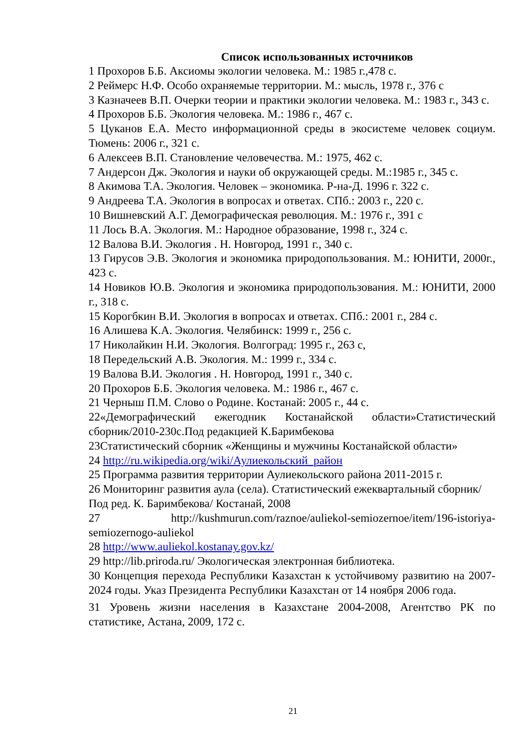Список использованных источников
1 Прохоров Б.Б. Аксиомы экологии человека. М.: 1985 г.,478 с.
2 Реймерс Н.Ф. Особо охраняемые территории. М.: мысль, 1978 г., 376 с
3 Казначеев В.П. Очерки теории и практики экологии человека. М.: 1983 г., 343 с.
4 Прохоров Б.Б. Экология человека. М.: 1986 г., 467 с.
5 Цуканов Е.А. Место информационной среды в экосистеме человек социум. Тюмень: 2006 г., 321 с.
6 Алексеев В.П. Становление человечества. М.: 1975, 462 с.
7 Андерсон Дж. Экология и науки об окружающей среды. М.:1985 г., 345 с.
8 Акимова Т.А. Экология. Человек – экономика. Р-на-Д. 1996 г. 322 с.
9 Андреева Т.А. Экология в вопросах и ответах. СПб.: 2003 г., 220 с.
10 Вишневский А.Г. Демографическая революция. М.: 1976 г., 391 с
11 Лось В.А. Экология. М.: Народное образование, 1998 г., 324 с.
12 Валова В.И. Экология . Н. Новгород, 1991 г., 340 с.
13 Гирусов Э.В. Экология и экономика природопользования. М.: ЮНИТИ, 2000г., 423 с.
14 Новиков Ю.В. Экология и экономика природопользования. М.: ЮНИТИ, 2000 г., 318 с.
15 Корогбкин В.И. Экология в вопросах и ответах. СПб.: 2001 г., 284 с.
16 Алишева К.А. Экология. Челябинск: 1999 г., 256 с.
17 Николайкин Н.И. Экология. Волгоград: 1995 г., 263 с,
18 Передельский А.В. Экология. М.: 1999 г., 334 с.
19 Валова В.И. Экология . Н. Новгород, 1991 г., 340 с.
20 Прохоров Б.Б. Экология человека. М.: 1986 г., 467 с.
21 Черныш П.М. Слово о Родине. Костанай: 2005 г., 44 с.
22«Демографический ежегодник Костанайской области»Статистический сборник/2010-230с.Под редакцией К.Баримбекова
23Статистический сборник «Женщины и мужчины Костанайской области»
24 http://ru.wikipedia.org/wiki/Аулиекольский_район
25 Программа развития территории Аулиекольского района 2011-2015 г.
26 Мониторинг развития аула (села). Статистический ежеквартальный сборник/Под ред. К. Баримбекова/ Костанай, 2008
27 http://kushmurun.com/raznoe/auliekol-semiozernoe/item/196-istoriya-semiozernogo-auliekol
28 http://www.auliekol.kostanay.gov.kz/
29 http://lib.priroda.ru/ Экологическая электронная библиотека.
30 Концепция перехода Республики Казахстан к устойчивому развитию на 2007-2024 годы. Указ Президента Республики Казахстан от 14 ноября 2006 года.
31 Уровень жизни населения в Казахстане 2004-2008, Агентство РК по статистике, Астана, 2009, 172 с.
21